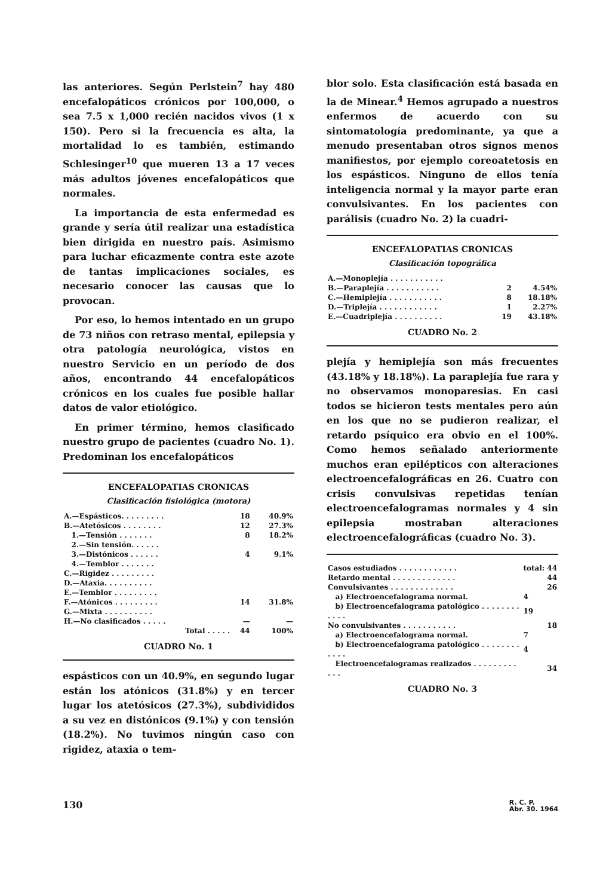las anteriores. Según Perlstein<sup>7</sup> hay 480 encefalopáticos crónicos por 100,000, o sea 7.5 x 1,000 recién nacidos vivos (1 x 150). Pero si la frecuencia es alta, la mortalidad lo es también, estimando Schlesinger<sup>10</sup> que mueren 13 a 17 veces más adultos jóvenes encefalopáticos que normales.
La importancia de esta enfermedad es grande y sería útil realizar una estadística bien dirigida en nuestro país. Asimismo para luchar eficazmente contra este azote de tantas implicaciones sociales, es necesario conocer las causas que lo provocan.
Por eso, lo hemos intentado en un grupo de 73 niños con retraso mental, epilepsia y otra patología neurológica, vistos en nuestro Servicio en un período de dos años, encontrando 44 encefalopáticos crónicos en los cuales fue posible hallar datos de valor etiológico.
En primer término, hemos clasificado nuestro grupo de pacientes (cuadro No. 1). Predominan los encefalopáticos
ENCEFALOPATIAS CRONICAS
Clasificación fisiológica (motora)
| A.—Espásticos. . . . . . . . . | 18 | 40.9% |
| B.—Atetósicos . . . . . . . . | 12 | 27.3% |
| 1.—Tensión . . . . . . . | 8 | 18.2% |
| 2.—Sin tensión. . . . . . | | |
| 3.—Distónicos . . . . . . | 4 | 9.1% |
| 4.—Temblor . . . . . . . | | |
| C.—Rigidez . . . . . . . . . | | |
| D.—Ataxia. . . . . . . . . . | | |
| E.—Temblor . . . . . . . . . | | |
| F.—Atónicos . . . . . . . . . | 14 | 31.8% |
| G.—Mixta . . . . . . . . . . | | |
| H.—No clasificados . . . . . | — | — |
| Total . . . . . | 44 | 100% |
CUADRO No. 1
espásticos con un 40.9%, en segundo lugar están los atónicos (31.8%) y en tercer lugar los atetósicos (27.3%), subdivididos a su vez en distónicos (9.1%) y con tensión (18.2%). No tuvimos ningún caso con rigidez, ataxia o tem-
blor solo. Esta clasificación está basada en la de Minear.<sup>4</sup> Hemos agrupado a nuestros enfermos de acuerdo con su sintomatología predominante, ya que a menudo presentaban otros signos menos manifiestos, por ejemplo coreoatetosis en los espásticos. Ninguno de ellos tenía inteligencia normal y la mayor parte eran convulsivantes. En los pacientes con parálisis (cuadro No. 2) la cuadri-
ENCEFALOPATIAS CRONICAS
Clasificación topográfica
| A.—Monoplejía . . . . . . . . . . . | | |
| B.—Paraplejía . . . . . . . . . . . | 2 | 4.54% |
| C.—Hemiplejía . . . . . . . . . . . | 8 | 18.18% |
| D.—Triplejía . . . . . . . . . . . . | 1 | 2.27% |
| E.—Cuadriplejía . . . . . . . . . . | 19 | 43.18% |
CUADRO No. 2
plejía y hemiplejía son más frecuentes (43.18% y 18.18%). La paraplejía fue rara y no observamos monoparesias. En casi todos se hicieron tests mentales pero aún en los que no se pudieron realizar, el retardo psíquico era obvio en el 100%. Como hemos señalado anteriormente muchos eran epilépticos con alteraciones electroencefalográficas en 26. Cuatro con crisis convulsivas repetidas tenían electroencefalogramas normales y 4 sin epilepsia mostraban alteraciones electroencefalográficas (cuadro No. 3).
| Casos estudiados . . . . . . . . . . . . | total: | 44 |
| Retardo mental . . . . . . . . . . . . . | | 44 |
| Convulsivantes . . . . . . . . . . . . . | | 26 |
| a) Electroencefalograma normal. | 4 | |
| b) Electroencefalograma patológico . . . . . . . . . . . . | 19 | |
| No convulsivantes . . . . . . . . . . . | | 18 |
| a) Electroencefalograma normal. | 7 | |
| b) Electroencefalograma patológico . . . . . . . . . . . . | 4 | |
| Electroencefalogramas realizados . . . . . . . . . . . . | | 34 |
CUADRO No. 3
130 R. C. P.
Abr. 30. 1964